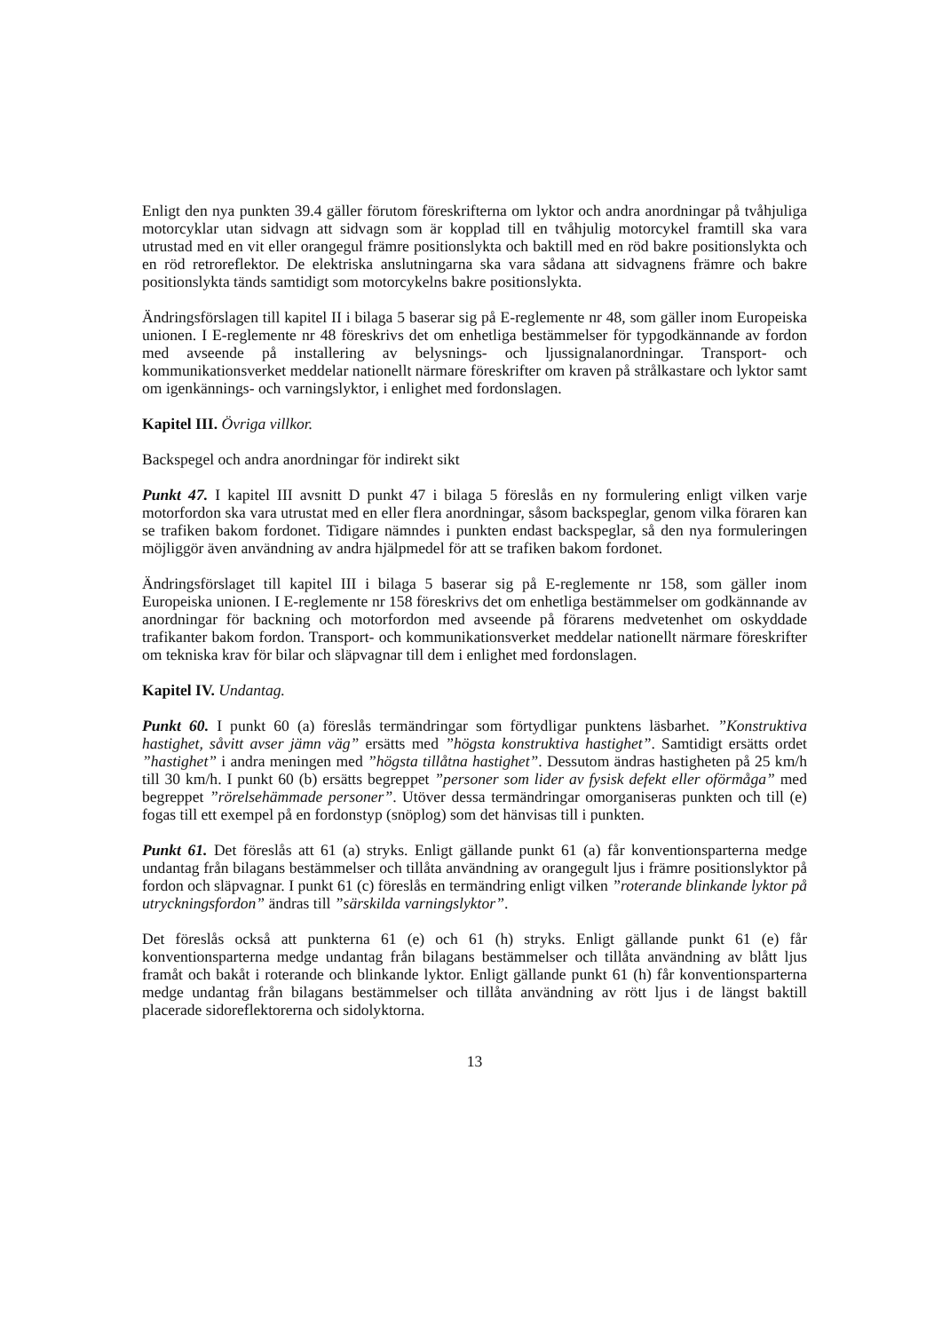Enligt den nya punkten 39.4 gäller förutom föreskrifterna om lyktor och andra anordningar på tvåhjuliga motorcyklar utan sidvagn att sidvagn som är kopplad till en tvåhjulig motorcykel framtill ska vara utrustad med en vit eller orangegul främre positionslykta och baktill med en röd bakre positionslykta och en röd retroreflektor. De elektriska anslutningarna ska vara sådana att sidvagnens främre och bakre positionslykta tänds samtidigt som motorcykelns bakre positionslykta.
Ändringsförslagen till kapitel II i bilaga 5 baserar sig på E-reglemente nr 48, som gäller inom Europeiska unionen. I E-reglemente nr 48 föreskrivs det om enhetliga bestämmelser för typgodkännande av fordon med avseende på installering av belysnings- och ljussignalanordningar. Transport- och kommunikationsverket meddelar nationellt närmare föreskrifter om kraven på strålkastare och lyktor samt om igenkännings- och varningslyktor, i enlighet med fordonslagen.
Kapitel III. Övriga villkor.
Backspegel och andra anordningar för indirekt sikt
Punkt 47. I kapitel III avsnitt D punkt 47 i bilaga 5 föreslås en ny formulering enligt vilken varje motorfordon ska vara utrustat med en eller flera anordningar, såsom backspeglar, genom vilka föraren kan se trafiken bakom fordonet. Tidigare nämndes i punkten endast backspeglar, så den nya formuleringen möjliggör även användning av andra hjälpmedel för att se trafiken bakom fordonet.
Ändringsförslaget till kapitel III i bilaga 5 baserar sig på E-reglemente nr 158, som gäller inom Europeiska unionen. I E-reglemente nr 158 föreskrivs det om enhetliga bestämmelser om godkännande av anordningar för backning och motorfordon med avseende på förarens medvetenhet om oskyddade trafikanter bakom fordon. Transport- och kommunikationsverket meddelar nationellt närmare föreskrifter om tekniska krav för bilar och släpvagnar till dem i enlighet med fordonslagen.
Kapitel IV. Undantag.
Punkt 60. I punkt 60 (a) föreslås termändringar som förtydligar punktens läsbarhet. ”Konstruktiva hastighet, såvitt avser jämn väg” ersätts med ”högsta konstruktiva hastighet”. Samtidigt ersätts ordet ”hastighet” i andra meningen med ”högsta tillåtna hastighet”. Dessutom ändras hastigheten på 25 km/h till 30 km/h. I punkt 60 (b) ersätts begreppet ”personer som lider av fysisk defekt eller oförmåga” med begreppet ”rörelsehämmade personer”. Utöver dessa termändringar omorganiseras punkten och till (e) fogas till ett exempel på en fordonstyp (snöplog) som det hänvisas till i punkten.
Punkt 61. Det föreslås att 61 (a) stryks. Enligt gällande punkt 61 (a) får konventionsparterna medge undantag från bilagans bestämmelser och tillåta användning av orangegult ljus i främre positionslyktor på fordon och släpvagnar. I punkt 61 (c) föreslås en termändring enligt vilken ”roterande blinkande lyktor på utryckningsfordon” ändras till ”särskilda varningslyktor”.
Det föreslås också att punkterna 61 (e) och 61 (h) stryks. Enligt gällande punkt 61 (e) får konventionsparterna medge undantag från bilagans bestämmelser och tillåta användning av blått ljus framåt och bakåt i roterande och blinkande lyktor. Enligt gällande punkt 61 (h) får konventionsparterna medge undantag från bilagans bestämmelser och tillåta användning av rött ljus i de längst baktill placerade sidoreflektorerna och sidolyktorna.
13